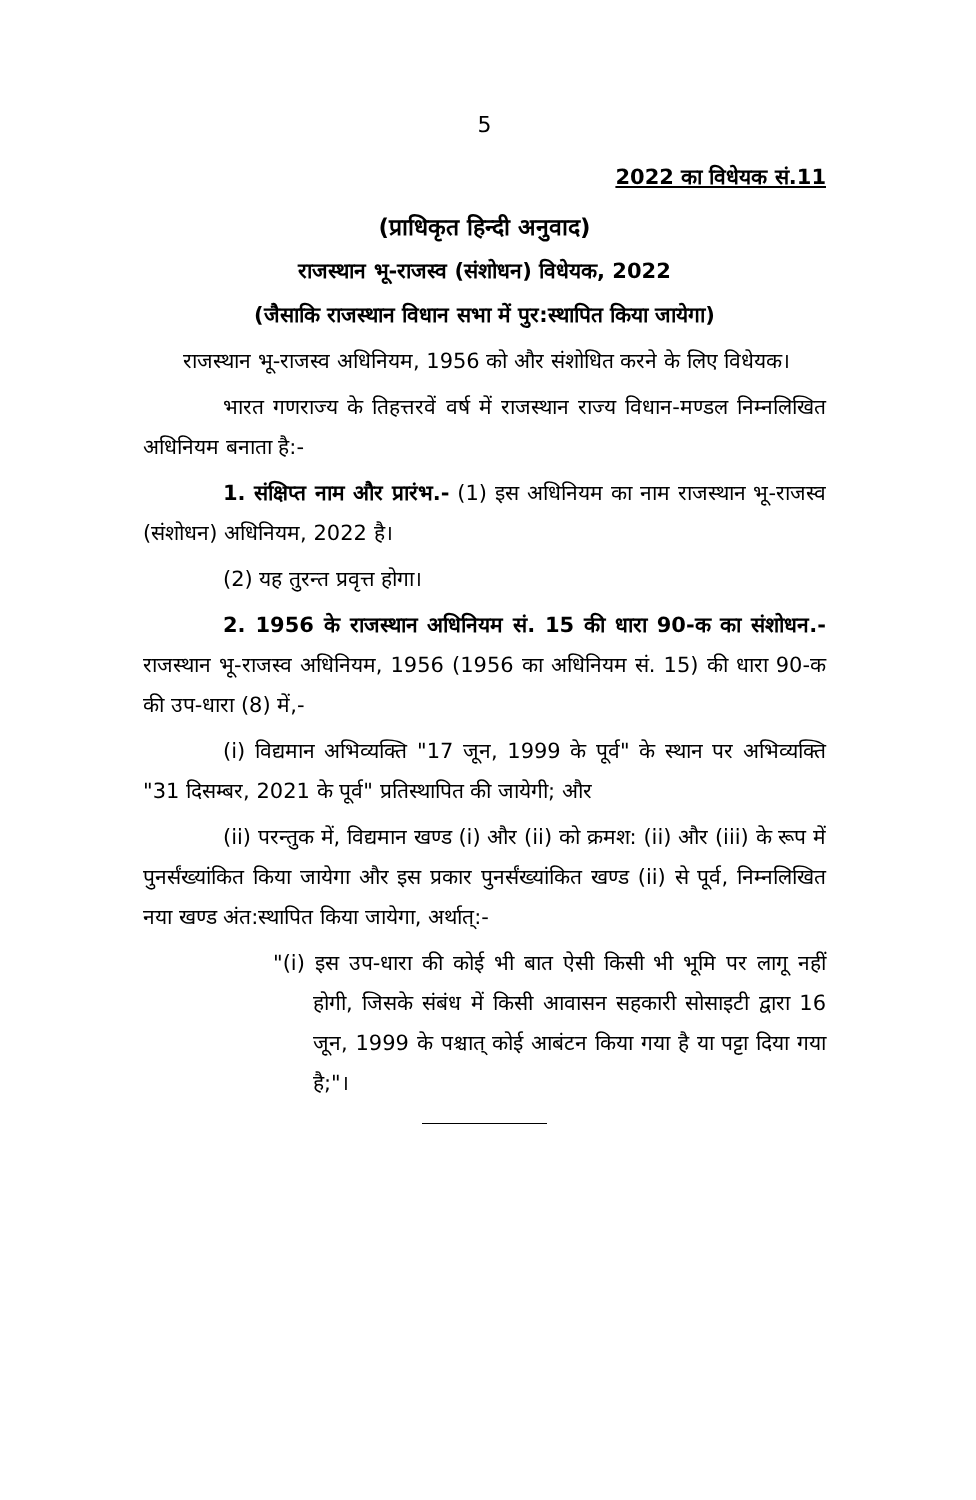5
2022 का विधेयक सं.11
(प्राधिकृत हिन्दी अनुवाद)
राजस्थान भू-राजस्व (संशोधन) विधेयक, 2022
(जैसाकि राजस्थान विधान सभा में पुर:स्थापित किया जायेगा)
राजस्थान भू-राजस्व अधिनियम, 1956 को और संशोधित करने के लिए विधेयक।
भारत गणराज्य के तिहत्तरवें वर्ष में राजस्थान राज्य विधान-मण्डल निम्नलिखित अधिनियम बनाता है:-
1. संक्षिप्त नाम और प्रारंभ.- (1) इस अधिनियम का नाम राजस्थान भू-राजस्व (संशोधन) अधिनियम, 2022 है।
(2) यह तुरन्त प्रवृत्त होगा।
2. 1956 के राजस्थान अधिनियम सं. 15 की धारा 90-क का संशोधन.- राजस्थान भू-राजस्व अधिनियम, 1956 (1956 का अधिनियम सं. 15) की धारा 90-क की उप-धारा (8) में,-
(i) विद्यमान अभिव्यक्ति "17 जून, 1999 के पूर्व" के स्थान पर अभिव्यक्ति "31 दिसम्बर, 2021 के पूर्व" प्रतिस्थापित की जायेगी; और
(ii) परन्तुक में, विद्यमान खण्ड (i) और (ii) को क्रमश: (ii) और (iii) के रूप में पुनर्संख्यांकित किया जायेगा और इस प्रकार पुनर्संख्यांकित खण्ड (ii) से पूर्व, निम्नलिखित नया खण्ड अंत:स्थापित किया जायेगा, अर्थात्:-
"(i) इस उप-धारा की कोई भी बात ऐसी किसी भी भूमि पर लागू नहीं होगी, जिसके संबंध में किसी आवासन सहकारी सोसाइटी द्वारा 16 जून, 1999 के पश्चात् कोई आबंटन किया गया है या पट्टा दिया गया है;"।